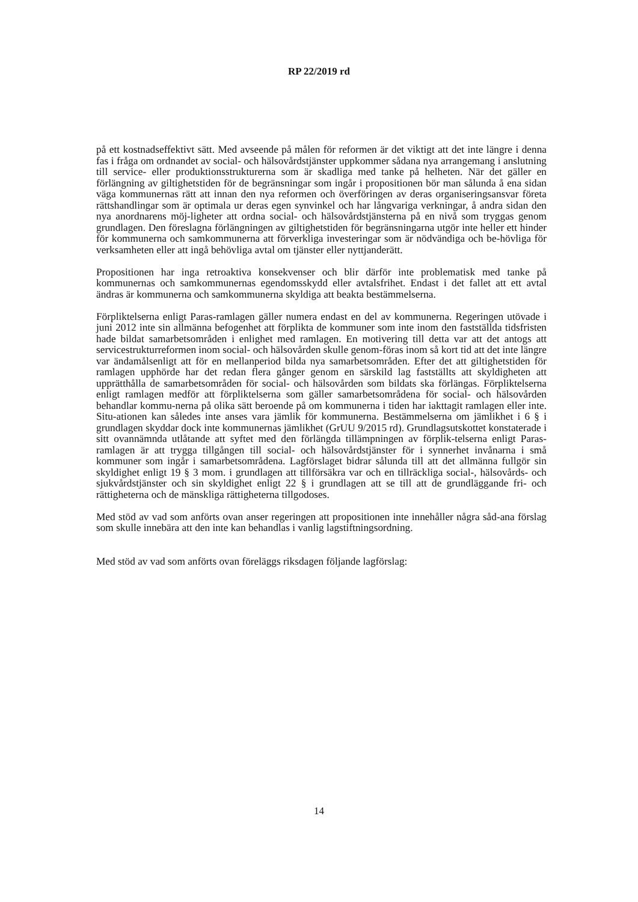RP 22/2019 rd
på ett kostnadseffektivt sätt. Med avseende på målen för reformen är det viktigt att det inte längre i denna fas i fråga om ordnandet av social- och hälsovårdstjänster uppkommer sådana nya arrangemang i anslutning till service- eller produktionsstrukturerna som är skadliga med tanke på helheten. När det gäller en förlängning av giltighetstiden för de begränsningar som ingår i propositionen bör man sålunda å ena sidan väga kommunernas rätt att innan den nya reformen och överföringen av deras organiseringsansvar företa rättshandlingar som är optimala ur deras egen synvinkel och har långvariga verkningar, å andra sidan den nya anordnarens möj-ligheter att ordna social- och hälsovårdstjänsterna på en nivå som tryggas genom grundlagen. Den föreslagna förlängningen av giltighetstiden för begränsningarna utgör inte heller ett hinder för kommunerna och samkommunerna att förverkliga investeringar som är nödvändiga och be-hövliga för verksamheten eller att ingå behövliga avtal om tjänster eller nyttjanderätt.
Propositionen har inga retroaktiva konsekvenser och blir därför inte problematisk med tanke på kommunernas och samkommunernas egendomsskydd eller avtalsfrihet. Endast i det fallet att ett avtal ändras är kommunerna och samkommunerna skyldiga att beakta bestämmelserna.
Förpliktelserna enligt Paras-ramlagen gäller numera endast en del av kommunerna. Regeringen utövade i juni 2012 inte sin allmänna befogenhet att förplikta de kommuner som inte inom den fastställda tidsfristen hade bildat samarbetsområden i enlighet med ramlagen. En motivering till detta var att det antogs att servicestrukturreformen inom social- och hälsovården skulle genom-föras inom så kort tid att det inte längre var ändamålsenligt att för en mellanperiod bilda nya samarbetsområden. Efter det att giltighetstiden för ramlagen upphörde har det redan flera gånger genom en särskild lag fastställts att skyldigheten att upprätthålla de samarbetsområden för social- och hälsovården som bildats ska förlängas. Förpliktelserna enligt ramlagen medför att förpliktelserna som gäller samarbetsområdena för social- och hälsovården behandlar kommu-nerna på olika sätt beroende på om kommunerna i tiden har iakttagit ramlagen eller inte. Situ-ationen kan således inte anses vara jämlik för kommunerna. Bestämmelserna om jämlikhet i 6 § i grundlagen skyddar dock inte kommunernas jämlikhet (GrUU 9/2015 rd). Grundlagsutskottet konstaterade i sitt ovannämnda utlåtande att syftet med den förlängda tillämpningen av förplik-telserna enligt Paras-ramlagen är att trygga tillgången till social- och hälsovårdstjänster för i synnerhet invånarna i små kommuner som ingår i samarbetsområdena. Lagförslaget bidrar sålunda till att det allmänna fullgör sin skyldighet enligt 19 § 3 mom. i grundlagen att tillförsäkra var och en tillräckliga social-, hälsovårds- och sjukvårdstjänster och sin skyldighet enligt 22 § i grundlagen att se till att de grundläggande fri- och rättigheterna och de mänskliga rättigheterna tillgodoses.
Med stöd av vad som anförts ovan anser regeringen att propositionen inte innehåller några såd-ana förslag som skulle innebära att den inte kan behandlas i vanlig lagstiftningsordning.
Med stöd av vad som anförts ovan föreläggs riksdagen följande lagförslag:
14